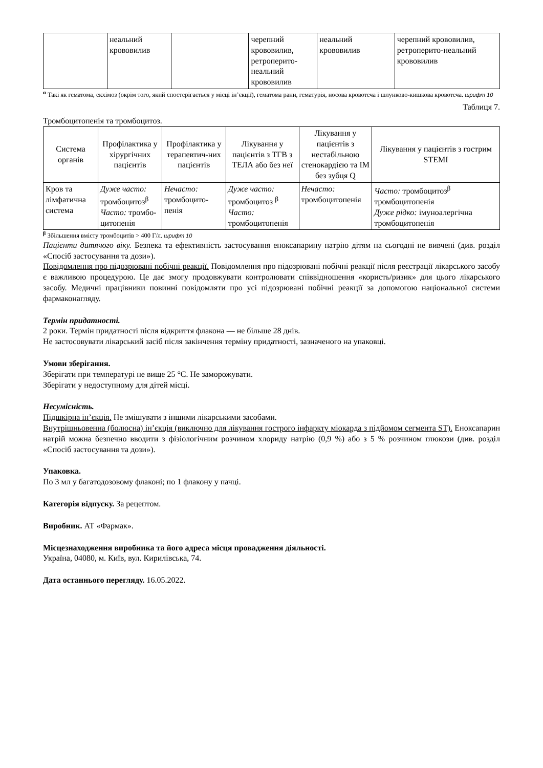| | неальний крововилив | | черепний крововилив, ретроперито-неальний крововилив | неальний крововилив | черепний крововилив, ретроперито-неальний крововилив |
<sup>α</sup> Такі як гематома, екхімоз (окрім того, який спостерігається у місці ін’єкції), гематома рани, гематурія, носова кровотеча і шлунково-кишкова кровотеча. шрифт 10
Таблиця 7.
Тромбоцитопенія та тромбоцитоз.
| Система органів | Профілактика у хірургічних пацієнтів | Профілактика у терапевтич-них пацієнтів | Лікування у пацієнтів з ТГВ з ТЕЛА або без неї | Лікування у пацієнтів з нестабільною стенокардією та ІМ без зубця Q | Лікування у пацієнтів з гострим STEMI |
| --- | --- | --- | --- | --- | --- |
| Кров та лімфатична система | Дуже часто: тромбоцитоз<sup>β</sup> Часто: тромбо-цитопенія | Нечасто: тромбоцито-пенія | Дуже часто: тромбоцитоз <sup>β</sup> Часто: тромбоцитопенія | Нечасто: тромбоцитопенія | Часто: тромбоцитоз<sup>β</sup> тромбоцитопенія Дуже рідко: імуноалергічна тромбоцитопенія |
<sup>β</sup> Збільшення вмісту тромбоцитів > 400 Г/л. шрифт 10
Пацієнти дитячого віку. Безпека та ефективність застосування еноксапарину натрію дітям на сьогодні не вивчені (див. розділ «Спосіб застосування та дози»).
Повідомлення про підозрювані побічні реакції. Повідомлення про підозрювані побічні реакції після реєстрації лікарського засобу є важливою процедурою. Це дає змогу продовжувати контролювати співвідношення «користь/ризик» для цього лікарського засобу. Медичні працівники повинні повідомляти про усі підозрювані побічні реакції за допомогою національної системи фармаконагляду.
Термін придатності.
2 роки. Термін придатності після відкриття флакона — не більше 28 днів.
Не застосовувати лікарський засіб після закінчення терміну придатності, зазначеного на упаковці.
Умови зберігання.
Зберігати при температурі не вище 25 °С. Не заморожувати.
Зберігати у недоступному для дітей місці.
Несумісність.
Підшкірна ін’єкція. Не змішувати з іншими лікарськими засобами.
Внутрішньовенна (болюсна) ін’єкція (виключно для лікування гострого інфаркту міокарда з підйомом сегмента ST). Еноксапарин натрій можна безпечно вводити з фізіологічним розчином хлориду натрію (0,9 %) або з 5 % розчином глюкози (див. розділ «Спосіб застосування та дози»).
Упаковка.
По 3 мл у багатодозовому флаконі; по 1 флакону у пачці.
Категорія відпуску. За рецептом.
Виробник. АТ «Фармак».
Місцезнаходження виробника та його адреса місця провадження діяльності.
Україна, 04080, м. Київ, вул. Кирилівська, 74.
Дата останнього перегляду. 16.05.2022.